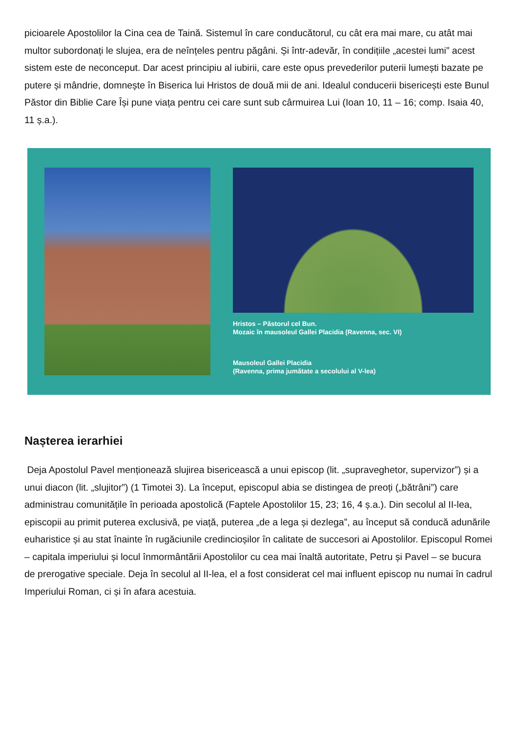picioarele Apostolilor la Cina cea de Taină. Sistemul în care conducătorul, cu cât era mai mare, cu atât mai multor subordonați le slujea, era de neînțeles pentru păgâni. Și într-adevăr, în condițiile „acestei lumi” acest sistem este de neconceput. Dar acest principiu al iubirii, care este opus prevederilor puterii lumești bazate pe putere și mândrie, domnește în Biserica lui Hristos de două mii de ani. Idealul conducerii bisericești este Bunul Păstor din Biblie Care Își pune viața pentru cei care sunt sub cârmuirea Lui (Ioan 10, 11 – 16; comp. Isaia 40, 11 ș.a.).
Hristos – Păstorul cel Bun.
Mozaic în mausoleul Gallei Placidia (Ravenna, sec. VI)
Mausoleul Gallei Placidia
(Ravenna, prima jumătate a secolului al V-lea)
Nașterea ierarhiei
Deja Apostolul Pavel menționează slujirea bisericească a unui episcop (lit. „supraveghetor, supervizor”) și a unui diacon (lit. „slujitor”) (1 Timotei 3). La început, episcopul abia se distingea de preoți („bătrâni”) care administrau comunitățile în perioada apostolică (Faptele Apostolilor 15, 23; 16, 4 ș.a.). Din secolul al II-lea, episcopii au primit puterea exclusivă, pe viață, puterea „de a lega și dezlega”, au început să conducă adunările euharistice și au stat înainte în rugăciunile credincioșilor în calitate de succesori ai Apostolilor. Episcopul Romei – capitala imperiului și locul înmormântării Apostolilor cu cea mai înaltă autoritate, Petru și Pavel – se bucura de prerogative speciale. Deja în secolul al II-lea, el a fost considerat cel mai influent episcop nu numai în cadrul Imperiului Roman, ci și în afara acestuia.